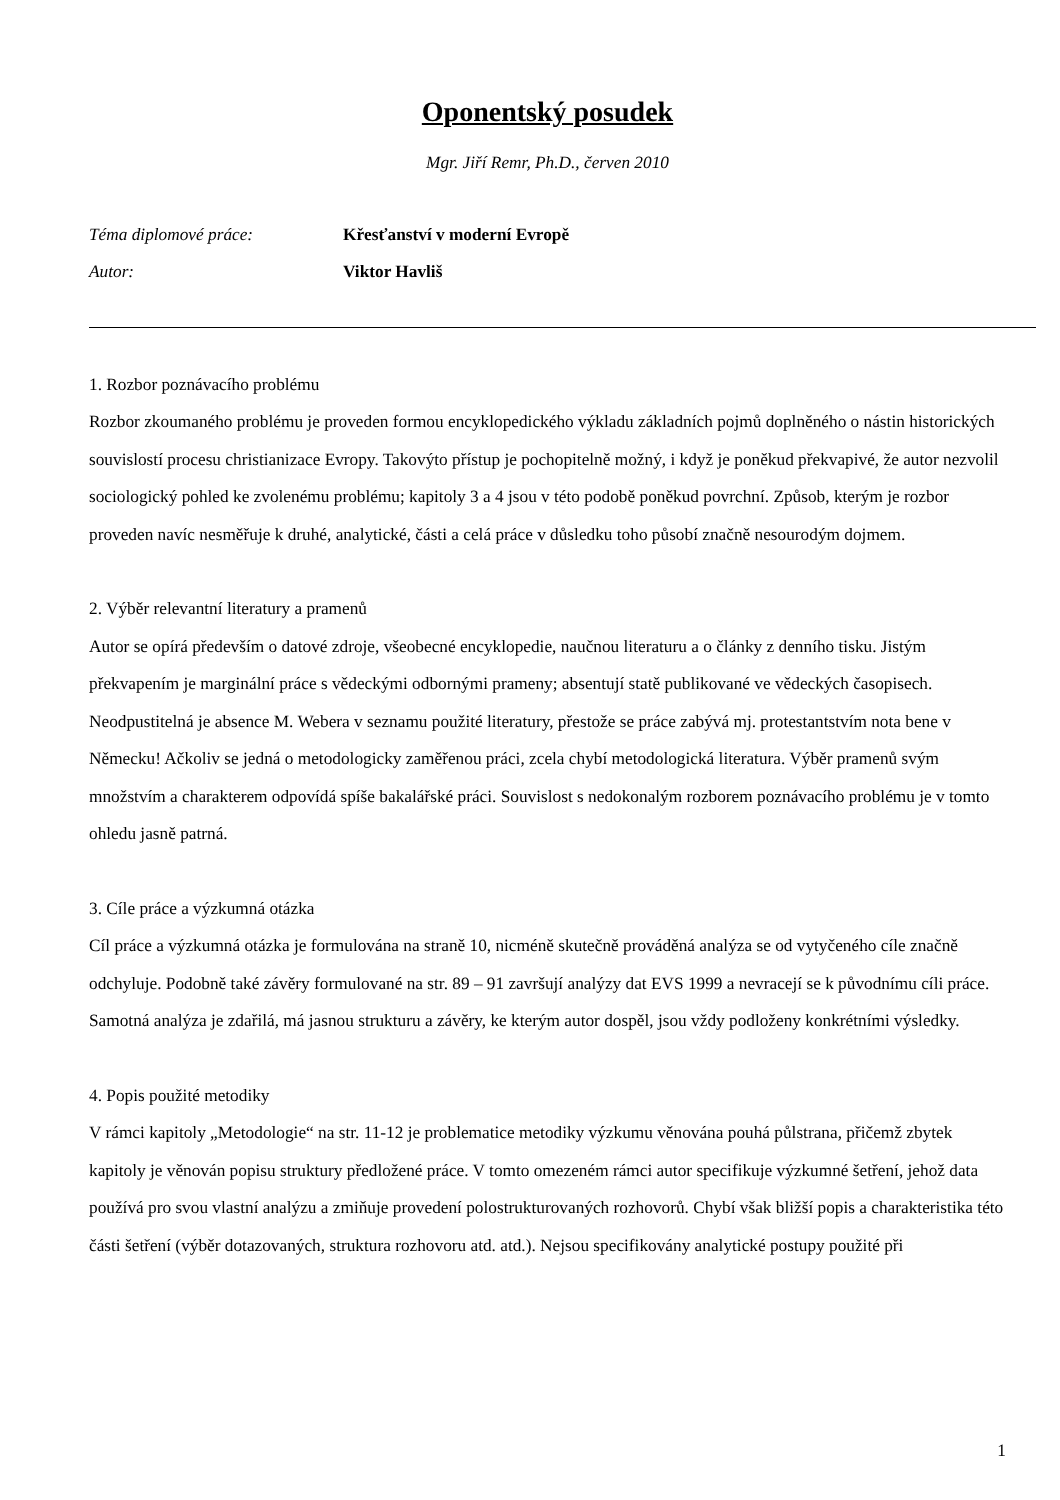Oponentský posudek
Mgr. Jiří Remr, Ph.D., červen 2010
Téma diplomové práce: Křesťanství v moderní Evropě
Autor: Viktor Havliš
1. Rozbor poznávacího problému
Rozbor zkoumaného problému je proveden formou encyklopedického výkladu základních pojmů doplněného o nástin historických souvislostí procesu christianizace Evropy. Takovýto přístup je pochopitelně možný, i když je poněkud překvapivé, že autor nezvolil sociologický pohled ke zvolenému problému; kapitoly 3 a 4 jsou v této podobě poněkud povrchní. Způsob, kterým je rozbor proveden navíc nesměřuje k druhé, analytické, části a celá práce v důsledku toho působí značně nesourodým dojmem.
2. Výběr relevantní literatury a pramenů
Autor se opírá především o datové zdroje, všeobecné encyklopedie, naučnou literaturu a o články z denního tisku. Jistým překvapením je marginální práce s vědeckými odbornými prameny; absentují statě publikované ve vědeckých časopisech. Neodpustitelná je absence M. Webera v seznamu použité literatury, přestože se práce zabývá mj. protestantstvím nota bene v Německu! Ačkoliv se jedná o metodologicky zaměřenou práci, zcela chybí metodologická literatura. Výběr pramenů svým množstvím a charakterem odpovídá spíše bakalářské práci. Souvislost s nedokonalým rozborem poznávacího problému je v tomto ohledu jasně patrná.
3. Cíle práce a výzkumná otázka
Cíl práce a výzkumná otázka je formulována na straně 10, nicméně skutečně prováděná analýza se od vytyčeného cíle značně odchyluje. Podobně také závěry formulované na str. 89 – 91 završují analýzy dat EVS 1999 a nevracejí se k původnímu cíli práce. Samotná analýza je zdařilá, má jasnou strukturu a závěry, ke kterým autor dospěl, jsou vždy podloženy konkrétními výsledky.
4. Popis použité metodiky
V rámci kapitoly „Metodologie“ na str. 11-12 je problematice metodiky výzkumu věnována pouhá půlstrana, přičemž zbytek kapitoly je věnován popisu struktury předložené práce. V tomto omezeném rámci autor specifikuje výzkumné šetření, jehož data používá pro svou vlastní analýzu a zmiňuje provedení polostrukturovaných rozhovorů. Chybí však bližší popis a charakteristika této části šetření (výběr dotazovaných, struktura rozhovoru atd. atd.). Nejsou specifikovány analytické postupy použité při
1